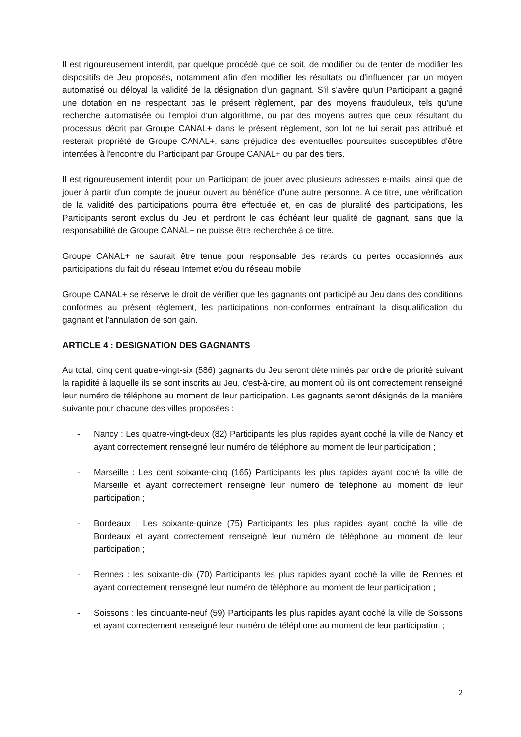Il est rigoureusement interdit, par quelque procédé que ce soit, de modifier ou de tenter de modifier les dispositifs de Jeu proposés, notamment afin d'en modifier les résultats ou d'influencer par un moyen automatisé ou déloyal la validité de la désignation d'un gagnant. S'il s'avère qu'un Participant a gagné une dotation en ne respectant pas le présent règlement, par des moyens frauduleux, tels qu'une recherche automatisée ou l'emploi d'un algorithme, ou par des moyens autres que ceux résultant du processus décrit par Groupe CANAL+ dans le présent règlement, son lot ne lui serait pas attribué et resterait propriété de Groupe CANAL+, sans préjudice des éventuelles poursuites susceptibles d'être intentées à l'encontre du Participant par Groupe CANAL+ ou par des tiers.
Il est rigoureusement interdit pour un Participant de jouer avec plusieurs adresses e-mails, ainsi que de jouer à partir d'un compte de joueur ouvert au bénéfice d'une autre personne. A ce titre, une vérification de la validité des participations pourra être effectuée et, en cas de pluralité des participations, les Participants seront exclus du Jeu et perdront le cas échéant leur qualité de gagnant, sans que la responsabilité de Groupe CANAL+ ne puisse être recherchée à ce titre.
Groupe CANAL+ ne saurait être tenue pour responsable des retards ou pertes occasionnés aux participations du fait du réseau Internet et/ou du réseau mobile.
Groupe CANAL+ se réserve le droit de vérifier que les gagnants ont participé au Jeu dans des conditions conformes au présent règlement, les participations non-conformes entraînant la disqualification du gagnant et l'annulation de son gain.
ARTICLE 4 : DESIGNATION DES GAGNANTS
Au total, cinq cent quatre-vingt-six (586) gagnants du Jeu seront déterminés par ordre de priorité suivant la rapidité à laquelle ils se sont inscrits au Jeu, c'est-à-dire, au moment où ils ont correctement renseigné leur numéro de téléphone au moment de leur participation. Les gagnants seront désignés de la manière suivante pour chacune des villes proposées :
- Nancy : Les quatre-vingt-deux (82) Participants les plus rapides ayant coché la ville de Nancy et ayant correctement renseigné leur numéro de téléphone au moment de leur participation ;
- Marseille : Les cent soixante-cinq (165) Participants les plus rapides ayant coché la ville de Marseille et ayant correctement renseigné leur numéro de téléphone au moment de leur participation ;
- Bordeaux : Les soixante-quinze (75) Participants les plus rapides ayant coché la ville de Bordeaux et ayant correctement renseigné leur numéro de téléphone au moment de leur participation ;
- Rennes : les soixante-dix (70) Participants les plus rapides ayant coché la ville de Rennes et ayant correctement renseigné leur numéro de téléphone au moment de leur participation ;
- Soissons : les cinquante-neuf (59) Participants les plus rapides ayant coché la ville de Soissons et ayant correctement renseigné leur numéro de téléphone au moment de leur participation ;
2